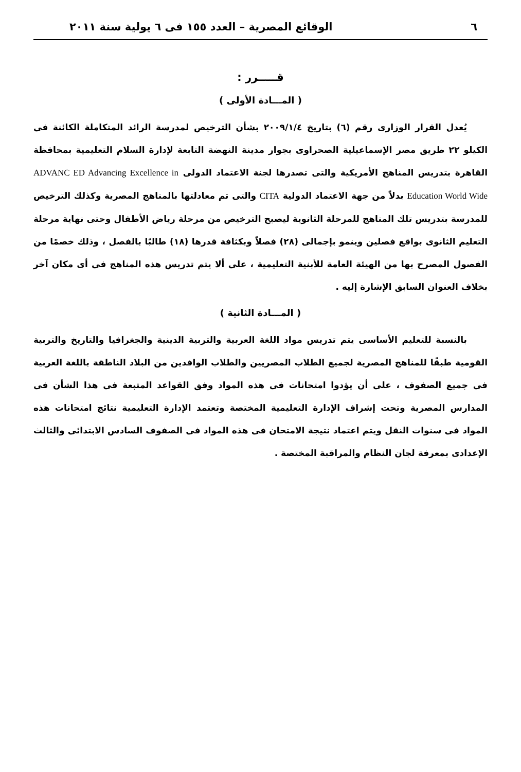٦ الوقائع المصرية – العدد ١٥٥ فى ٦ يولية سنة ٢٠١١
قـــــرر :
( المـــادة الأولى )
يُعدل القرار الوزارى رقم (٦) بتاريخ ٢٠٠٩/١/٤ بشأن الترخيص لمدرسة الرائد المتكاملة الكائنة فى الكيلو ٢٢ طريق مصر الإسماعيلية الصحراوى بجوار مدينة النهضة التابعة لإدارة السلام التعليمية بمحافظة القاهرة بتدريس المناهج الأمريكية والتى تصدرها لجنة الاعتماد الدولى ADVANC ED Advancing Excellence in Education World Wide بدلاً من جهة الاعتماد الدولية CITA والتى تم معادلتها بالمناهج المصرية وكذلك الترخيص للمدرسة بتدريس تلك المناهج للمرحلة الثانوية ليصبح الترخيص من مرحلة رياض الأطفال وحتى نهاية مرحلة التعليم الثانوى بواقع فصلين وينمو بإجمالى (٢٨) فصلاً وبكثافة قدرها (١٨) طالبًا بالفصل ، وذلك خصمًا من الفصول المصرح بها من الهيئة العامة للأبنية التعليمية ، على ألا يتم تدريس هذه المناهج فى أى مكان آخر بخلاف العنوان السابق الإشارة إليه .
( المـــادة الثانية )
بالنسبة للتعليم الأساسى يتم تدريس مواد اللغة العربية والتربية الدينية والجغرافيا والتاريخ والتربية القومية طبقًا للمناهج المصرية لجميع الطلاب المصريين والطلاب الوافدين من البلاد الناطقة باللغة العربية فى جميع الصفوف ، على أن يؤدوا امتحانات فى هذه المواد وفق القواعد المتبعة فى هذا الشأن فى المدارس المصرية وتحت إشراف الإدارة التعليمية المختصة وتعتمد الإدارة التعليمية نتائج امتحانات هذه المواد فى سنوات النقل ويتم اعتماد نتيجة الامتحان فى هذه المواد فى الصفوف السادس الابتدائى والثالث الإعدادى بمعرفة لجان النظام والمراقبة المختصة .